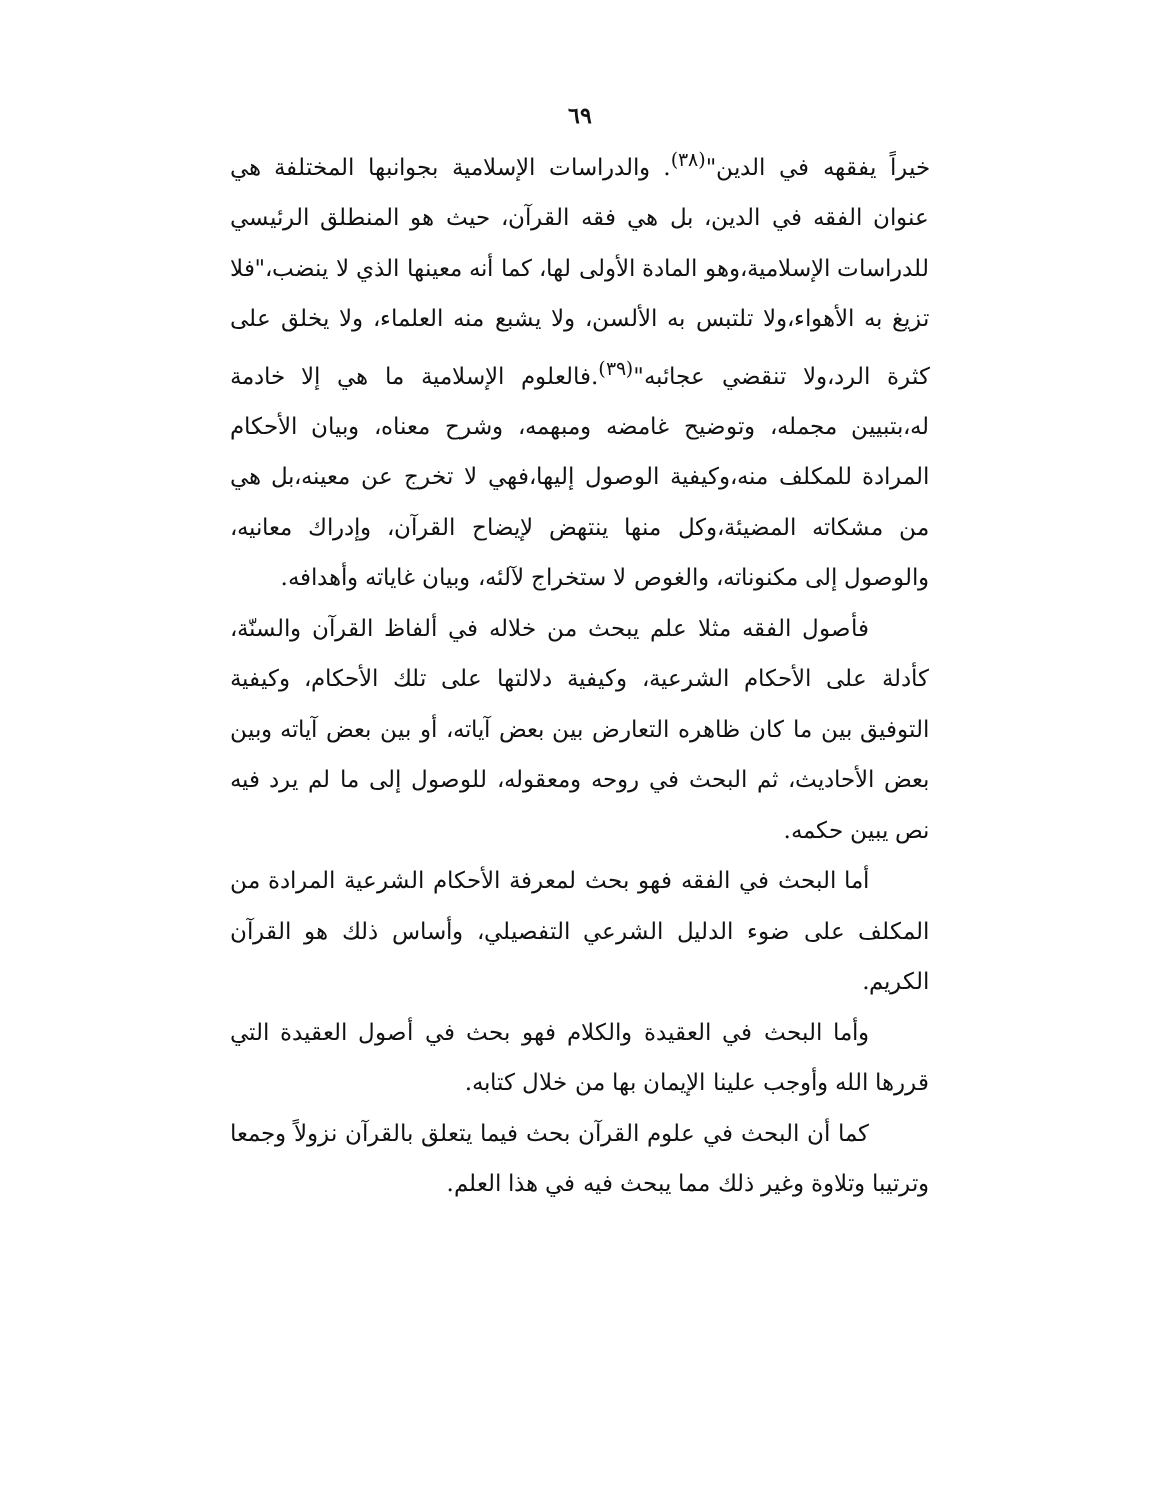٦٩
خيراً يفقهه في الدين"<sup>(٣٨)</sup>. والدراسات الإسلامية بجوانبها المختلفة هي عنوان الفقه في الدين، بل هي فقه القرآن، حيث هو المنطلق الرئيسي للدراسات الإسلامية،وهو المادة الأولى لها، كما أنه معينها الذي لا ينضب،"فلا تزيغ به الأهواء،ولا تلتبس به الألسن، ولا يشبع منه العلماء، ولا يخلق على كثرة الرد،ولا تنقضي عجائبه"<sup>(٣٩)</sup>.فالعلوم الإسلامية ما هي إلا خادمة له،بتبيين مجمله، وتوضيح غامضه ومبهمه، وشرح معناه، وبيان الأحكام المرادة للمكلف منه،وكيفية الوصول إليها،فهي لا تخرج عن معينه،بل هي من مشكاته المضيئة،وكل منها ينتهض لإيضاح القرآن، وإدراك معانيه، والوصول إلى مكنوناته، والغوص لا ستخراج لآلئه، وبيان غاياته وأهدافه.
فأصول الفقه مثلا علم يبحث من خلاله في ألفاظ القرآن والسنّة، كأدلة على الأحكام الشرعية، وكيفية دلالتها على تلك الأحكام، وكيفية التوفيق بين ما كان ظاهره التعارض بين بعض آياته، أو بين بعض آياته وبين بعض الأحاديث، ثم البحث في روحه ومعقوله، للوصول إلى ما لم يرد فيه نص يبين حكمه.
أما البحث في الفقه فهو بحث لمعرفة الأحكام الشرعية المرادة من المكلف على ضوء الدليل الشرعي التفصيلي، وأساس ذلك هو القرآن الكريم.
وأما البحث في العقيدة والكلام فهو بحث في أصول العقيدة التي قررها الله وأوجب علينا الإيمان بها من خلال كتابه.
كما أن البحث في علوم القرآن بحث فيما يتعلق بالقرآن نزولاً وجمعا وترتيبا وتلاوة وغير ذلك مما يبحث فيه في هذا العلم.